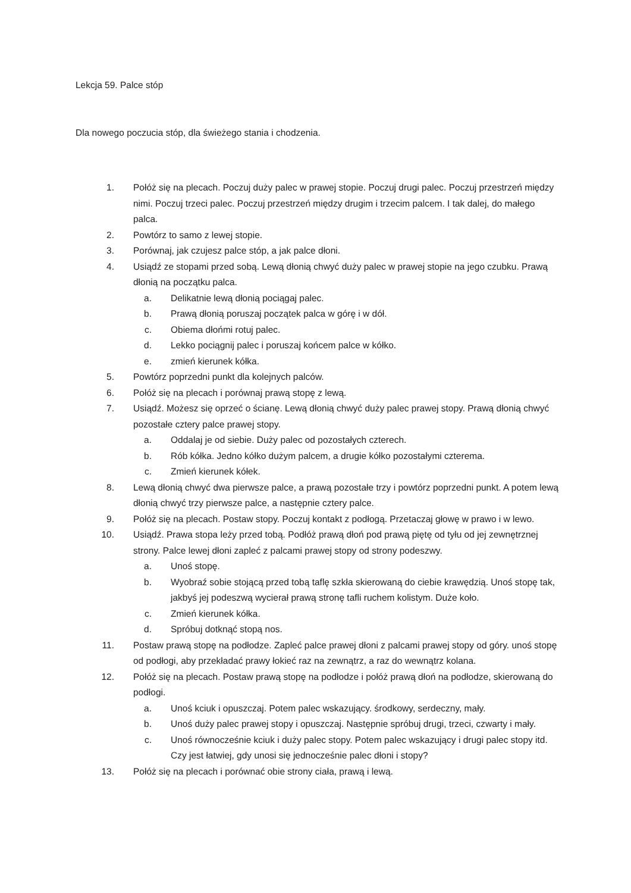Lekcja 59. Palce stóp
Dla nowego poczucia stóp, dla świeżego stania i chodzenia.
1. Połóż się na plecach. Poczuj duży palec w prawej stopie. Poczuj drugi palec. Poczuj przestrzeń między nimi. Poczuj trzeci palec. Poczuj przestrzeń między drugim i trzecim palcem. I tak dalej, do małego palca.
2. Powtórz to samo z lewej stopie.
3. Porównaj, jak czujesz palce stóp, a jak palce dłoni.
4. Usiądź ze stopami przed sobą. Lewą dłonią chwyć duży palec w prawej stopie na jego czubku. Prawą dłonią na początku palca.
a. Delikatnie lewą dłonią pociągaj palec.
b. Prawą dłonią poruszaj początek palca w górę i w dół.
c. Obiema dłońmi rotuj palec.
d. Lekko pociągnij palec i poruszaj końcem palce w kółko.
e. zmień kierunek kółka.
5. Powtórz poprzedni punkt dla kolejnych palców.
6. Połóż się na plecach i porównaj prawą stopę z lewą.
7. Usiądź. Możesz się oprzeć o ścianę. Lewą dłonią chwyć duży palec prawej stopy. Prawą dłonią chwyć pozostałe cztery palce prawej stopy.
a. Oddalaj je od siebie. Duży palec od pozostałych czterech.
b. Rób kółka. Jedno kółko dużym palcem, a drugie kółko pozostałymi czterema.
c. Zmień kierunek kółek.
8. Lewą dłonią chwyć dwa pierwsze palce, a prawą pozostałe trzy i powtórz poprzedni punkt. A potem lewą dłonią chwyć trzy pierwsze palce, a następnie cztery palce.
9. Połóż się na plecach. Postaw stopy. Poczuj kontakt z podłogą. Przetaczaj głowę w prawo i w lewo.
10. Usiądź. Prawa stopa leży przed tobą. Podłóż prawą dłoń pod prawą piętę od tyłu od jej zewnętrznej strony. Palce lewej dłoni zapleć z palcami prawej stopy od strony podeszwy.
a. Unoś stopę.
b. Wyobraź sobie stojącą przed tobą taflę szkła skierowaną do ciebie krawędzią. Unoś stopę tak, jakbyś jej podeszwą wycierał prawą stronę tafli ruchem kolistym. Duże koło.
c. Zmień kierunek kółka.
d. Spróbuj dotknąć stopą nos.
11. Postaw prawą stopę na podłodze. Zapleć palce prawej dłoni z palcami prawej stopy od góry. unoś stopę od podłogi, aby przekładać prawy łokieć raz na zewnątrz, a raz do wewnątrz kolana.
12. Połóż się na plecach. Postaw prawą stopę na podłodze i połóż prawą dłoń na podłodze, skierowaną do podłogi.
a. Unoś kciuk i opuszczaj. Potem palec wskazujący. środkowy, serdeczny, mały.
b. Unoś duży palec prawej stopy i opuszczaj. Następnie spróbuj drugi, trzeci, czwarty i mały.
c. Unoś równocześnie kciuk i duży palec stopy. Potem palec wskazujący i drugi palec stopy itd. Czy jest łatwiej, gdy unosi się jednocześnie palec dłoni i stopy?
13. Połóż się na plecach i porównać obie strony ciała, prawą i lewą.